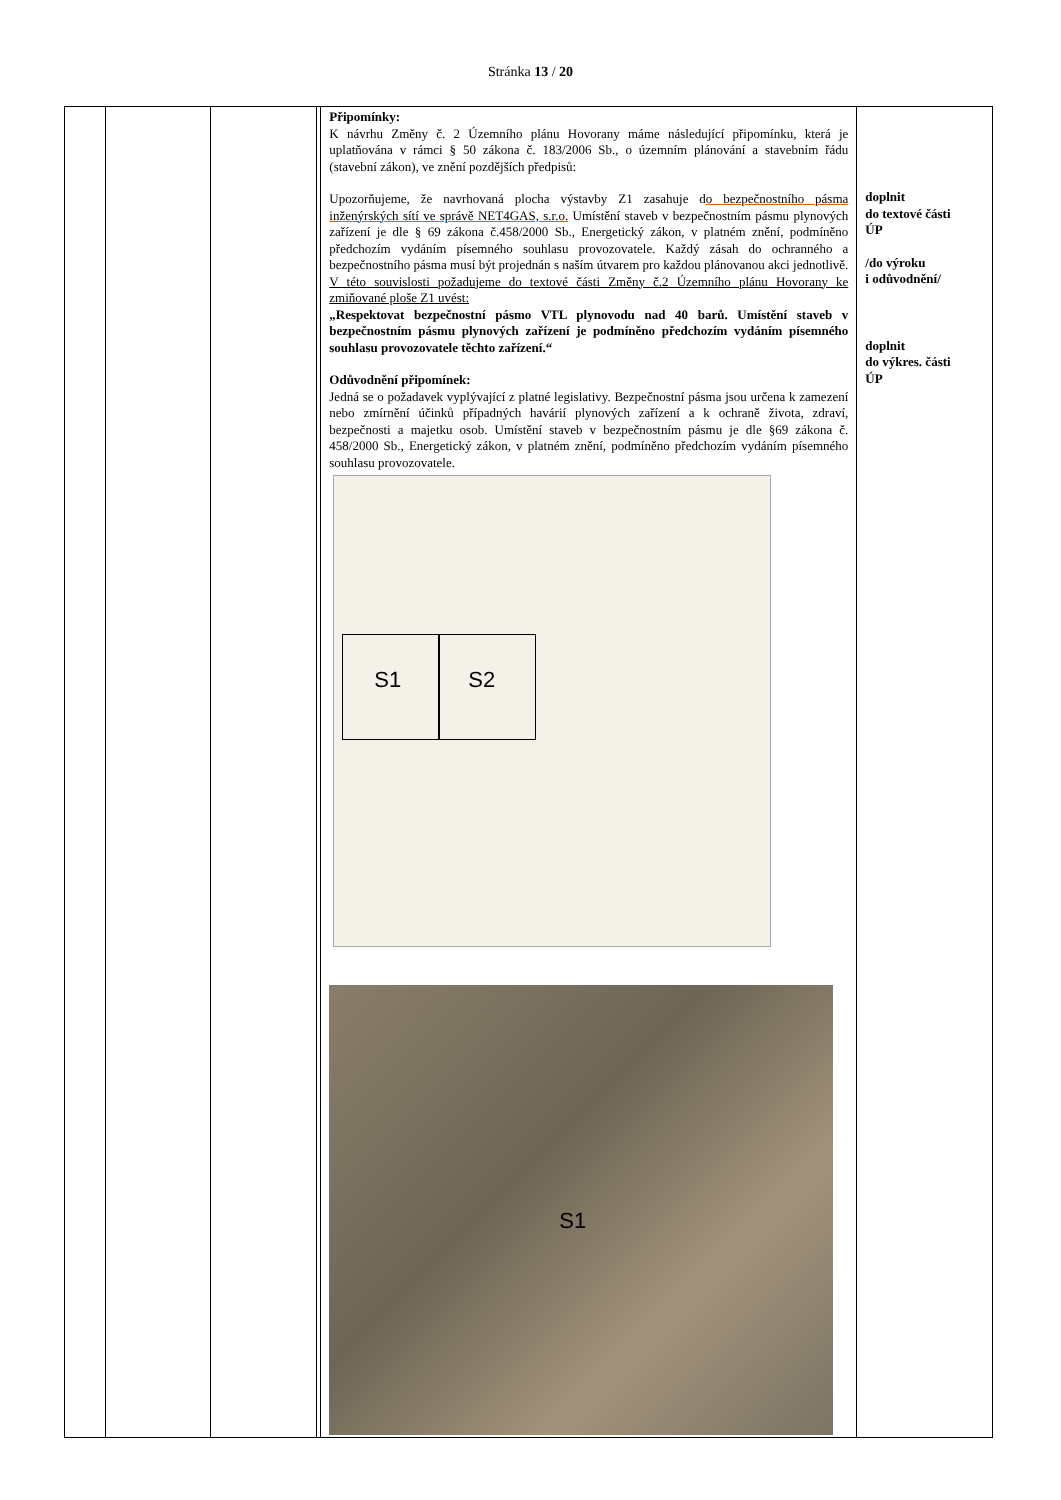Stránka 13 / 20
| | | | | Připomínky: K návrhu Změny č. 2 Územního plánu Hovorany máme následující připomínku, která je uplatňována v rámci § 50 zákona č. 183/2006 Sb., o územním plánování a stavebním řádu (stavební zákon), ve znění pozdějších předpisů: Upozorňujeme, že navrhovaná plocha výstavby Z1 zasahuje d o bezpečnostního pásma inženýrských sítí ve správě NET4GAS, s.r.o. Umístění staveb v bezpečnostním pásmu plynových zařízení je dle § 69 zákona č.458/2000 Sb., Energetický zákon, v platném znění, podmíněno předchozím vydáním písemného souhlasu provozovatele. Každý zásah do ochranného a bezpečnostního pásma musí být projednán s naším útvarem pro každou plánovanou akci jednotlivě. V této souvislosti požadujeme do textové části Změny č.2 Územního plánu Hovorany ke zmiňované ploše Z1 uvést: „Respektovat bezpečnostní pásmo VTL plynovodu nad 40 barů. Umístění staveb v bezpečnostním pásmu plynových zařízení je podmíněno předchozím vydáním písemného souhlasu provozovatele těchto zařízení.“ Odůvodnění připomínek: Jedná se o požadavek vyplývající z platné legislativy. Bezpečnostní pásma jsou určena k zamezení nebo zmírnění účinků případných havárií plynových zařízení a k ochraně života, zdraví, bezpečnosti a majetku osob. Umístění staveb v bezpečnostním pásmu je dle §69 zákona č. 458/2000 Sb., Energetický zákon, v platném znění, podmíněno předchozím vydáním písemného souhlasu provozovatele. S1 S2 S1 | doplnit do textové části ÚP /do výroku i odůvodnění/ doplnit do výkres. části ÚP |